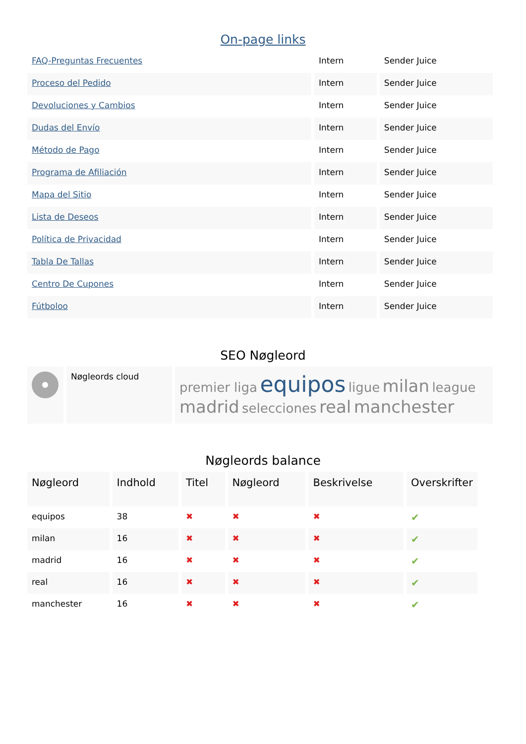On-page links
| FAQ-Preguntas Frecuentes | Intern | Sender Juice |
| Proceso del Pedido | Intern | Sender Juice |
| Devoluciones y Cambios | Intern | Sender Juice |
| Dudas del Envío | Intern | Sender Juice |
| Método de Pago | Intern | Sender Juice |
| Programa de Afiliación | Intern | Sender Juice |
| Mapa del Sitio | Intern | Sender Juice |
| Lista de Deseos | Intern | Sender Juice |
| Política de Privacidad | Intern | Sender Juice |
| Tabla De Tallas | Intern | Sender Juice |
| Centro De Cupones | Intern | Sender Juice |
| Fútboloo | Intern | Sender Juice |
SEO Nøgleord
| | Nøgleords cloud | premier liga equipos ligue milan league madrid selecciones real manchester |
Nøgleords balance
| Nøgleord | Indhold | Titel | Nøgleord | Beskrivelse | Overskrifter |
| --- | --- | --- | --- | --- | --- |
| equipos | 38 | ✖ | ✖ | ✖ | ✔ |
| milan | 16 | ✖ | ✖ | ✖ | ✔ |
| madrid | 16 | ✖ | ✖ | ✖ | ✔ |
| real | 16 | ✖ | ✖ | ✖ | ✔ |
| manchester | 16 | ✖ | ✖ | ✖ | ✔ |